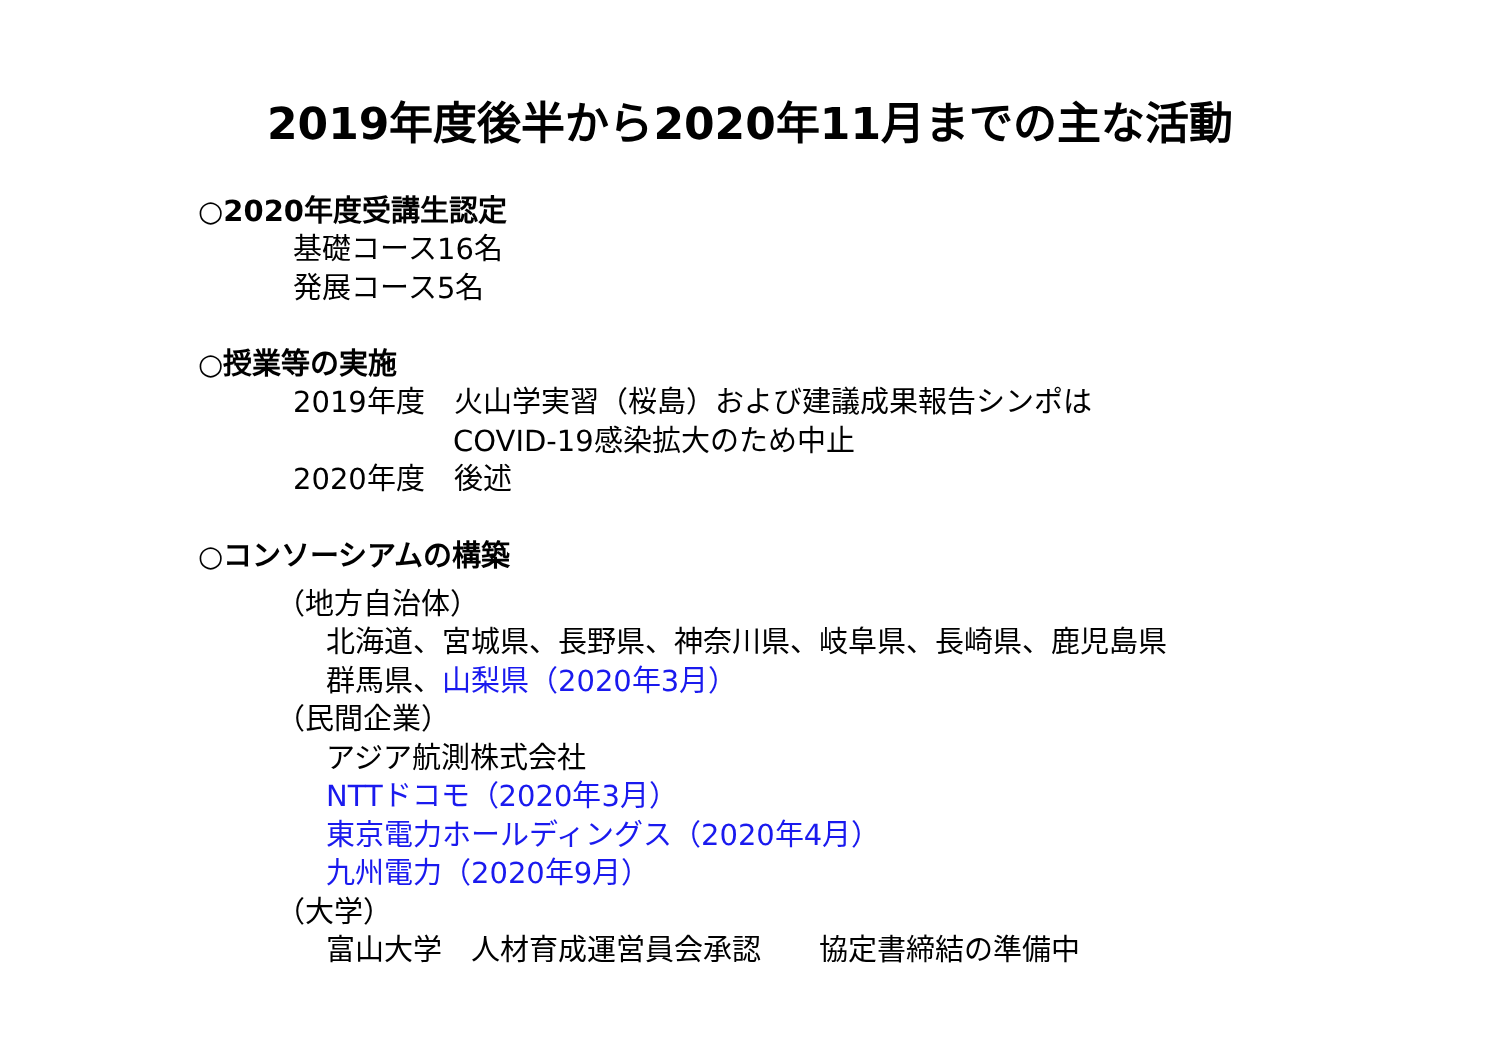2019年度後半から2020年11月までの主な活動
○2020年度受講生認定
基礎コース16名
発展コース5名
○授業等の実施
2019年度　火山学実習（桜島）および建議成果報告シンポは
COVID-19感染拡大のため中止
2020年度　後述
○コンソーシアムの構築
（地方自治体）
北海道、宮城県、長野県、神奈川県、岐阜県、長崎県、鹿児島県
群馬県、山梨県（2020年3月）
（民間企業）
アジア航測株式会社
NTTドコモ（2020年3月）
東京電力ホールディングス（2020年4月）
九州電力（2020年9月）
（大学）
富山大学　人材育成運営員会承認　　協定書締結の準備中